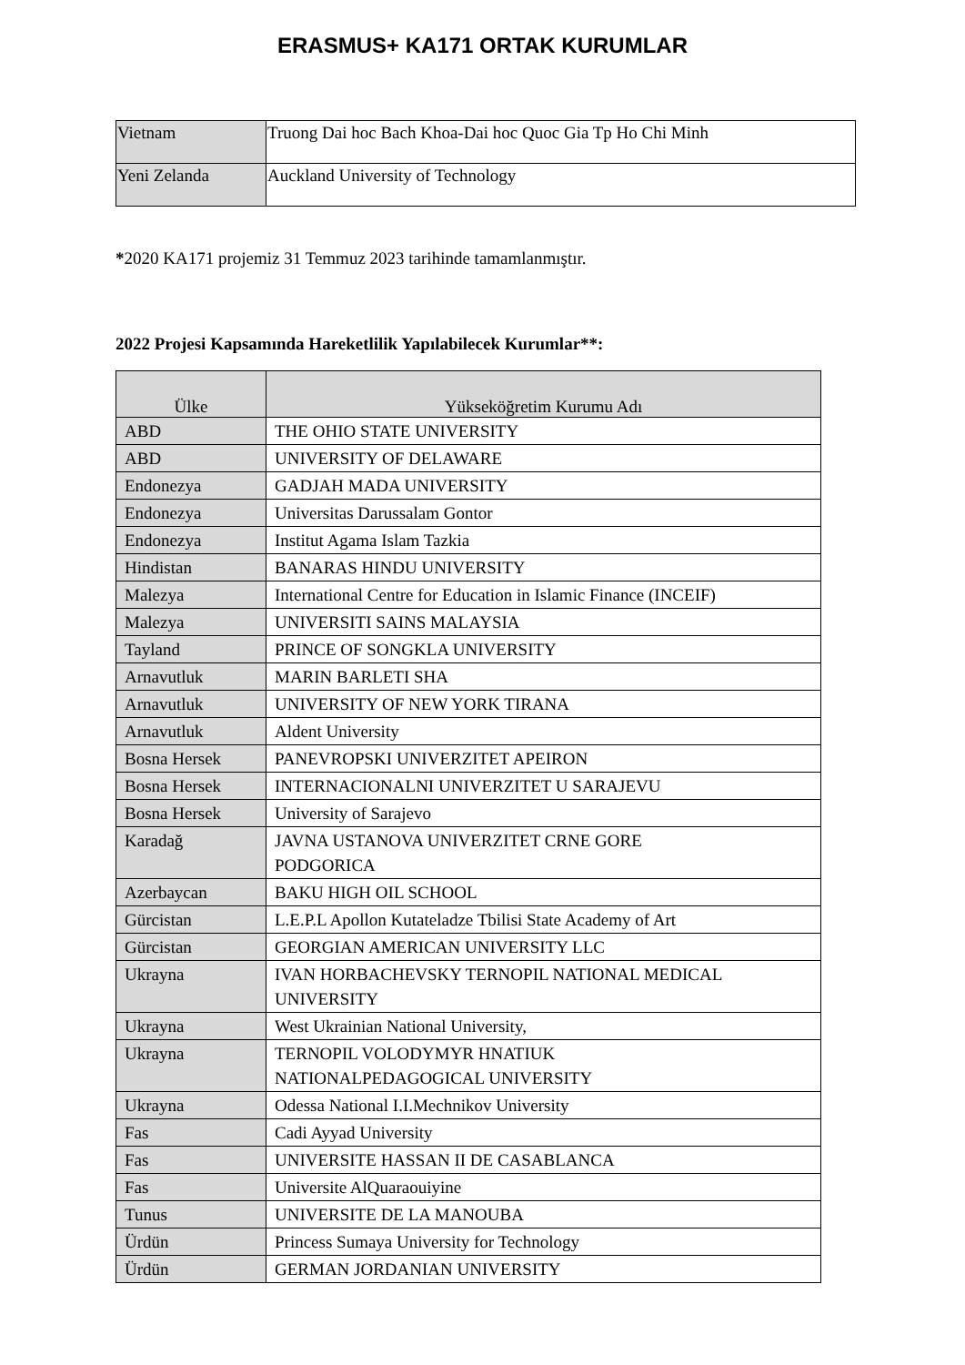ERASMUS+ KA171 ORTAK KURUMLAR
| Vietnam | Truong Dai hoc Bach Khoa-Dai hoc Quoc Gia Tp Ho Chi Minh |
| Yeni Zelanda | Auckland University of Technology |
*2020 KA171 projemiz 31 Temmuz 2023 tarihinde tamamlanmıştır.
2022 Projesi Kapsamında Hareketlilik Yapılabilecek Kurumlar**:
| Ülke | Yükseköğretim Kurumu Adı |
| --- | --- |
| ABD | THE OHIO STATE UNIVERSITY |
| ABD | UNIVERSITY OF DELAWARE |
| Endonezya | GADJAH MADA UNIVERSITY |
| Endonezya | Universitas Darussalam Gontor |
| Endonezya | Institut Agama Islam Tazkia |
| Hindistan | BANARAS HINDU UNIVERSITY |
| Malezya | International Centre for Education in Islamic Finance (INCEIF) |
| Malezya | UNIVERSITI SAINS MALAYSIA |
| Tayland | PRINCE OF SONGKLA UNIVERSITY |
| Arnavutluk | MARIN BARLETI SHA |
| Arnavutluk | UNIVERSITY OF NEW YORK TIRANA |
| Arnavutluk | Aldent University |
| Bosna Hersek | PANEVROPSKI UNIVERZITET APEIRON |
| Bosna Hersek | INTERNACIONALNI UNIVERZITET U SARAJEVU |
| Bosna Hersek | University of Sarajevo |
| Karadağ | JAVNA USTANOVA UNIVERZITET CRNE GORE PODGORICA |
| Azerbaycan | BAKU HIGH OIL SCHOOL |
| Gürcistan | L.E.P.L Apollon Kutateladze Tbilisi State Academy of Art |
| Gürcistan | GEORGIAN AMERICAN UNIVERSITY LLC |
| Ukrayna | IVAN HORBACHEVSKY TERNOPIL NATIONAL MEDICAL UNIVERSITY |
| Ukrayna | West Ukrainian National University, |
| Ukrayna | TERNOPIL VOLODYMYR HNATIUK NATIONALPEDAGOGICAL UNIVERSITY |
| Ukrayna | Odessa National I.I.Mechnikov University |
| Fas | Cadi Ayyad University |
| Fas | UNIVERSITE HASSAN II DE CASABLANCA |
| Fas | Universite AlQuaraouiyine |
| Tunus | UNIVERSITE DE LA MANOUBA |
| Ürdün | Princess Sumaya University for Technology |
| Ürdün | GERMAN JORDANIAN UNIVERSITY |